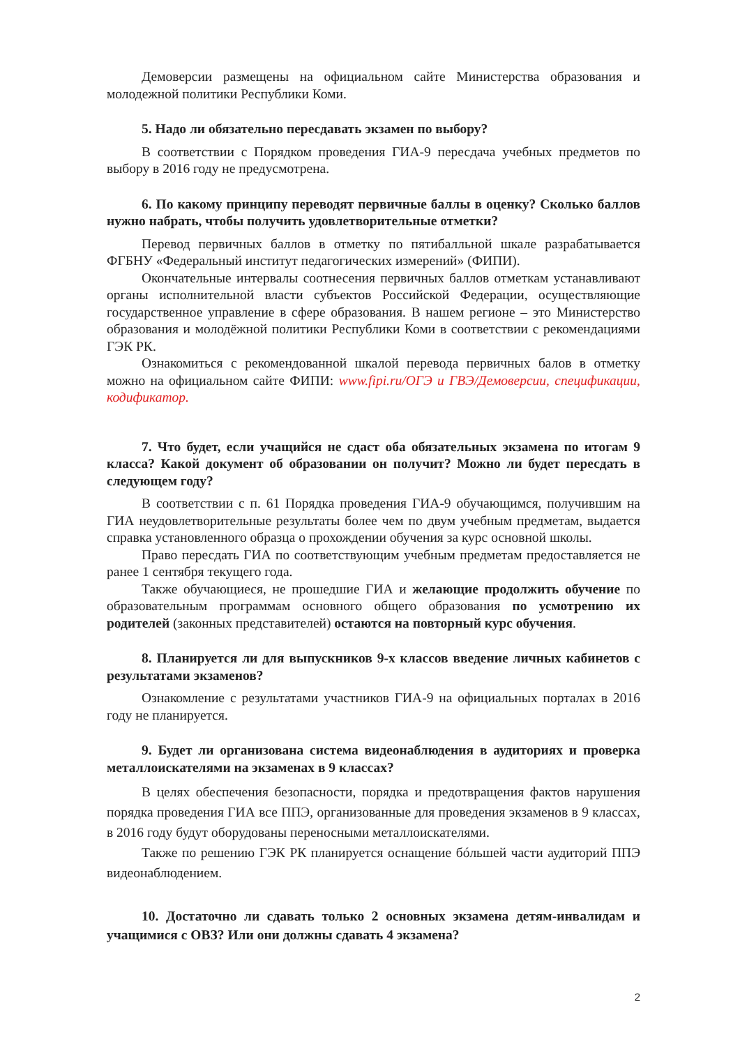Демоверсии размещены на официальном сайте Министерства образования и молодежной политики Республики Коми.
5. Надо ли обязательно пересдавать экзамен по выбору?
В соответствии с Порядком проведения ГИА-9 пересдача учебных предметов по выбору в 2016 году не предусмотрена.
6. По какому принципу переводят первичные баллы в оценку? Сколько баллов нужно набрать, чтобы получить удовлетворительные отметки?
Перевод первичных баллов в отметку по пятибалльной шкале разрабатывается ФГБНУ «Федеральный институт педагогических измерений» (ФИПИ).
Окончательные интервалы соотнесения первичных баллов отметкам устанавливают органы исполнительной власти субъектов Российской Федерации, осуществляющие государственное управление в сфере образования. В нашем регионе – это Министерство образования и молодёжной политики Республики Коми в соответствии с рекомендациями ГЭК РК.
Ознакомиться с рекомендованной шкалой перевода первичных балов в отметку можно на официальном сайте ФИПИ: www.fipi.ru/ОГЭ и ГВЭ/Демоверсии, спецификации, кодификатор.
7. Что будет, если учащийся не сдаст оба обязательных экзамена по итогам 9 класса? Какой документ об образовании он получит? Можно ли будет пересдать в следующем году?
В соответствии с п. 61 Порядка проведения ГИА-9 обучающимся, получившим на ГИА неудовлетворительные результаты более чем по двум учебным предметам, выдается справка установленного образца о прохождении обучения за курс основной школы.
Право пересдать ГИА по соответствующим учебным предметам предоставляется не ранее 1 сентября текущего года.
Также обучающиеся, не прошедшие ГИА и желающие продолжить обучение по образовательным программам основного общего образования по усмотрению их родителей (законных представителей) остаются на повторный курс обучения.
8. Планируется ли для выпускников 9-х классов введение личных кабинетов с результатами экзаменов?
Ознакомление с результатами участников ГИА-9 на официальных порталах в 2016 году не планируется.
9. Будет ли организована система видеонаблюдения в аудиториях и проверка металлоискателями на экзаменах в 9 классах?
В целях обеспечения безопасности, порядка и предотвращения фактов нарушения порядка проведения ГИА все ППЭ, организованные для проведения экзаменов в 9 классах, в 2016 году будут оборудованы переносными металлоискателями.
Также по решению ГЭК РК планируется оснащение бóльшей части аудиторий ППЭ видеонаблюдением.
10. Достаточно ли сдавать только 2 основных экзамена детям-инвалидам и учащимися с ОВЗ? Или они должны сдавать 4 экзамена?
2